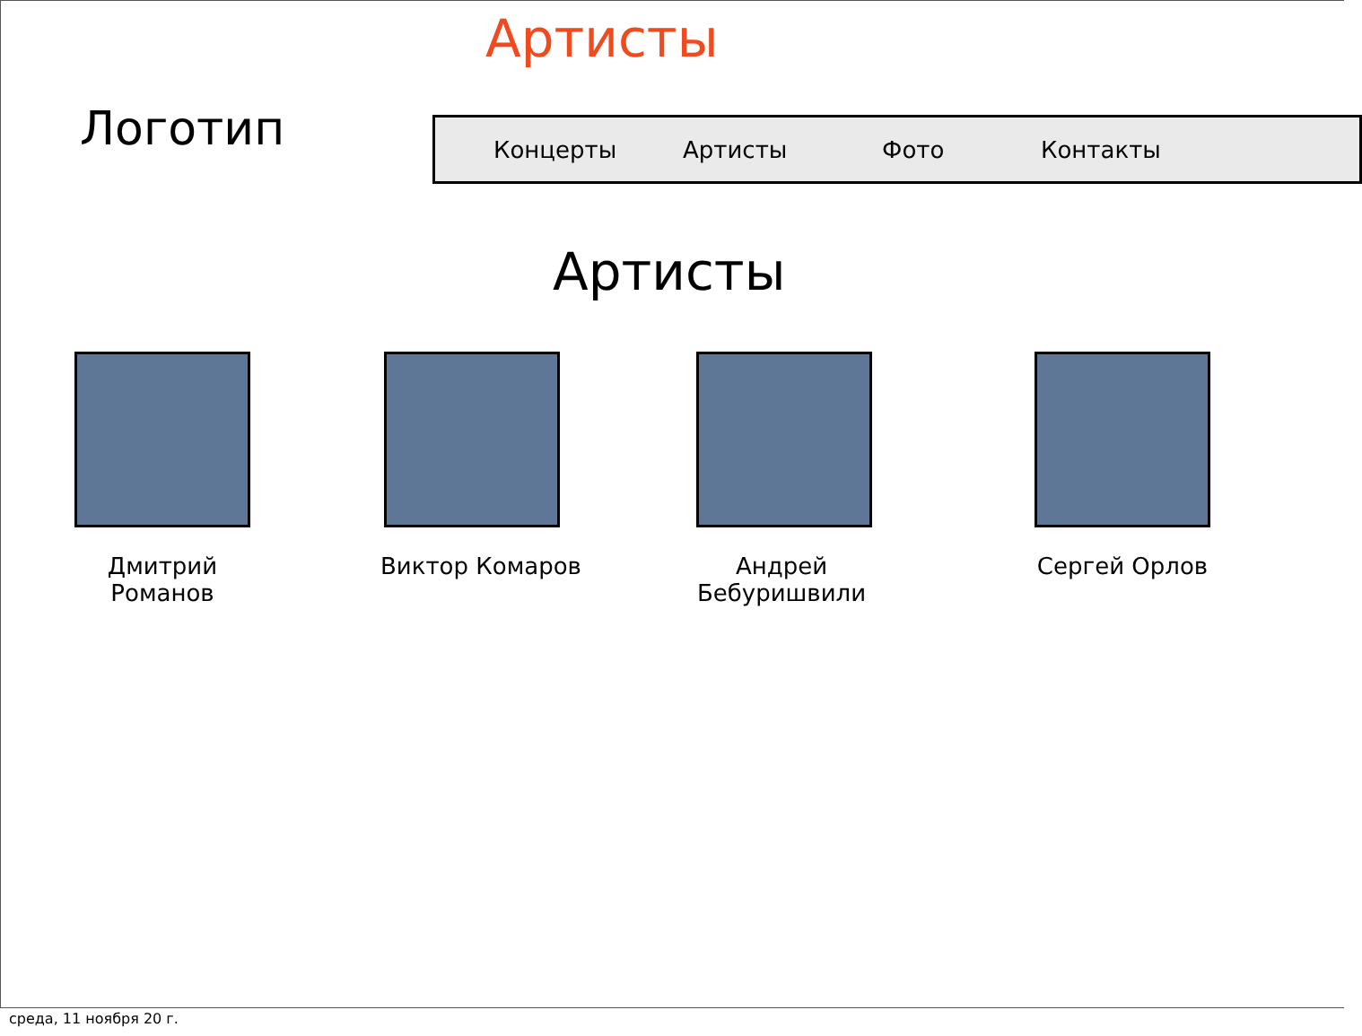Артисты
Логотип Концерты Артисты Фото Контакты
Артисты
Дмитрий Романов Виктор Комаров Андрей Бебуришвили Сергей Орлов
среда, 11 ноября 20 г.